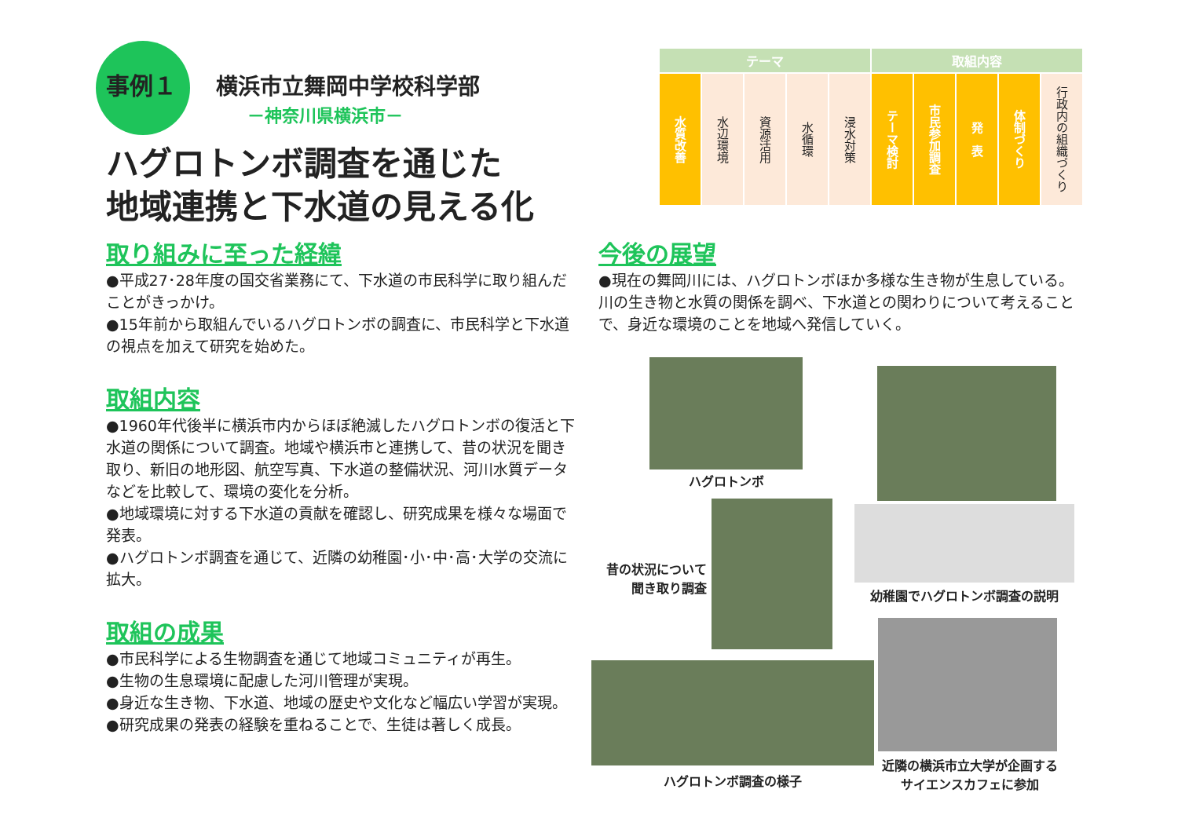事例１ 横浜市立舞岡中学校科学部
－神奈川県横浜市－
ハグロトンボ調査を通じた
地域連携と下水道の見える化
| テーマ | | | | | 取組内容 | | | | |
| --- | --- | --- | --- | --- | --- | --- | --- | --- | --- |
| 水質改善 | 水辺環境 | 資源活用 | 水循環 | 浸水対策 | テーマ検討 | 市民参加調査 | 発 表 | 体制づくり | 行政内の組織づくり |
取り組みに至った経緯
●平成27･28年度の国交省業務にて、下水道の市民科学に取り組んだことがきっかけ。
●15年前から取組んでいるハグロトンボの調査に、市民科学と下水道の視点を加えて研究を始めた。
取組内容
●1960年代後半に横浜市内からほぼ絶滅したハグロトンボの復活と下水道の関係について調査。地域や横浜市と連携して、昔の状況を聞き取り、新旧の地形図、航空写真、下水道の整備状況、河川水質データなどを比較して、環境の変化を分析。
●地域環境に対する下水道の貢献を確認し、研究成果を様々な場面で発表。
●ハグロトンボ調査を通じて、近隣の幼稚園･小･中･高･大学の交流に拡大。
取組の成果
●市民科学による生物調査を通じて地域コミュニティが再生。
●生物の生息環境に配慮した河川管理が実現。
●身近な生き物、下水道、地域の歴史や文化など幅広い学習が実現。
●研究成果の発表の経験を重ねることで、生徒は著しく成長。
今後の展望
●現在の舞岡川には、ハグロトンボほか多様な生き物が生息している。川の生き物と水質の関係を調べ、下水道との関わりについて考えることで、身近な環境のことを地域へ発信していく。
ハグロトンボ
昔の状況について
聞き取り調査
幼稚園でハグロトンボ調査の説明
ハグロトンボ調査の様子
近隣の横浜市立大学が企画する
サイエンスカフェに参加